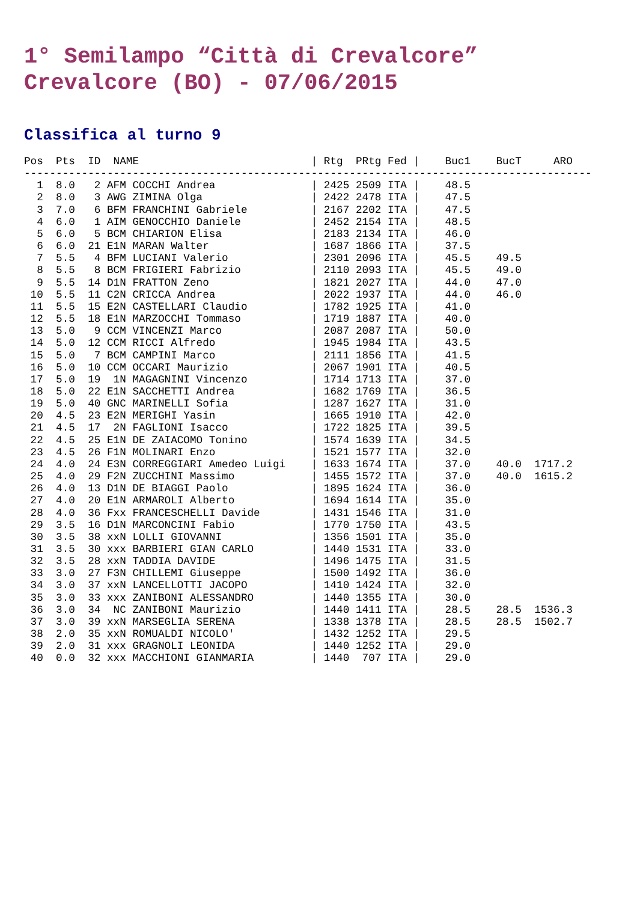1° Semilampo “Città di Crevalcore”
Crevalcore (BO) - 07/06/2015
Classifica al turno 9
Pos  Pts  ID  NAME                           | Rtg  PRtg Fed |    Buc1    BucT     ARO
-----------------------------------------------------------------------------------------
  1  8.0   2 AFM COCCHI Andrea               | 2425 2509 ITA |    48.5
  2  8.0   3 AWG ZIMINA Olga                 | 2422 2478 ITA |    47.5
  3  7.0   6 BFM FRANCHINI Gabriele          | 2167 2202 ITA |    47.5
  4  6.0   1 AIM GENOCCHIO Daniele           | 2452 2154 ITA |    48.5
  5  6.0   5 BCM CHIARION Elisa              | 2183 2134 ITA |    46.0
  6  6.0  21 E1N MARAN Walter                | 1687 1866 ITA |    37.5
  7  5.5   4 BFM LUCIANI Valerio             | 2301 2096 ITA |    45.5    49.5
  8  5.5   8 BCM FRIGIERI Fabrizio           | 2110 2093 ITA |    45.5    49.0
  9  5.5  14 D1N FRATTON Zeno                | 1821 2027 ITA |    44.0    47.0
 10  5.5  11 C2N CRICCA Andrea               | 2022 1937 ITA |    44.0    46.0
 11  5.5  15 E2N CASTELLARI Claudio          | 1782 1925 ITA |    41.0
 12  5.5  18 E1N MARZOCCHI Tommaso           | 1719 1887 ITA |    40.0
 13  5.0   9 CCM VINCENZI Marco              | 2087 2087 ITA |    50.0
 14  5.0  12 CCM RICCI Alfredo               | 1945 1984 ITA |    43.5
 15  5.0   7 BCM CAMPINI Marco               | 2111 1856 ITA |    41.5
 16  5.0  10 CCM OCCARI Maurizio             | 2067 1901 ITA |    40.5
 17  5.0  19  1N MAGAGNINI Vincenzo          | 1714 1713 ITA |    37.0
 18  5.0  22 E1N SACCHETTI Andrea            | 1682 1769 ITA |    36.5
 19  5.0  40 GNC MARINELLI Sofia             | 1287 1627 ITA |    31.0
 20  4.5  23 E2N MERIGHI Yasin               | 1665 1910 ITA |    42.0
 21  4.5  17  2N FAGLIONI Isacco             | 1722 1825 ITA |    39.5
 22  4.5  25 E1N DE ZAIACOMO Tonino          | 1574 1639 ITA |    34.5
 23  4.5  26 F1N MOLINARI Enzo               | 1521 1577 ITA |    32.0
 24  4.0  24 E3N CORREGGIARI Amedeo Luigi    | 1633 1674 ITA |    37.0    40.0  1717.2
 25  4.0  29 F2N ZUCCHINI Massimo            | 1455 1572 ITA |    37.0    40.0  1615.2
 26  4.0  13 D1N DE BIAGGI Paolo             | 1895 1624 ITA |    36.0
 27  4.0  20 E1N ARMAROLI Alberto            | 1694 1614 ITA |    35.0
 28  4.0  36 Fxx FRANCESCHELLI Davide        | 1431 1546 ITA |    31.0
 29  3.5  16 D1N MARCONCINI Fabio            | 1770 1750 ITA |    43.5
 30  3.5  38 xxN LOLLI GIOVANNI              | 1356 1501 ITA |    35.0
 31  3.5  30 xxx BARBIERI GIAN CARLO         | 1440 1531 ITA |    33.0
 32  3.5  28 xxN TADDIA DAVIDE               | 1496 1475 ITA |    31.5
 33  3.0  27 F3N CHILLEMI Giuseppe           | 1500 1492 ITA |    36.0
 34  3.0  37 xxN LANCELLOTTI JACOPO          | 1410 1424 ITA |    32.0
 35  3.0  33 xxx ZANIBONI ALESSANDRO         | 1440 1355 ITA |    30.0
 36  3.0  34  NC ZANIBONI Maurizio           | 1440 1411 ITA |    28.5    28.5  1536.3
 37  3.0  39 xxN MARSEGLIA SERENA            | 1338 1378 ITA |    28.5    28.5  1502.7
 38  2.0  35 xxN ROMUALDI NICOLO'            | 1432 1252 ITA |    29.5
 39  2.0  31 xxx GRAGNOLI LEONIDA            | 1440 1252 ITA |    29.0
 40  0.0  32 xxx MACCHIONI GIANMARIA         | 1440  707 ITA |    29.0